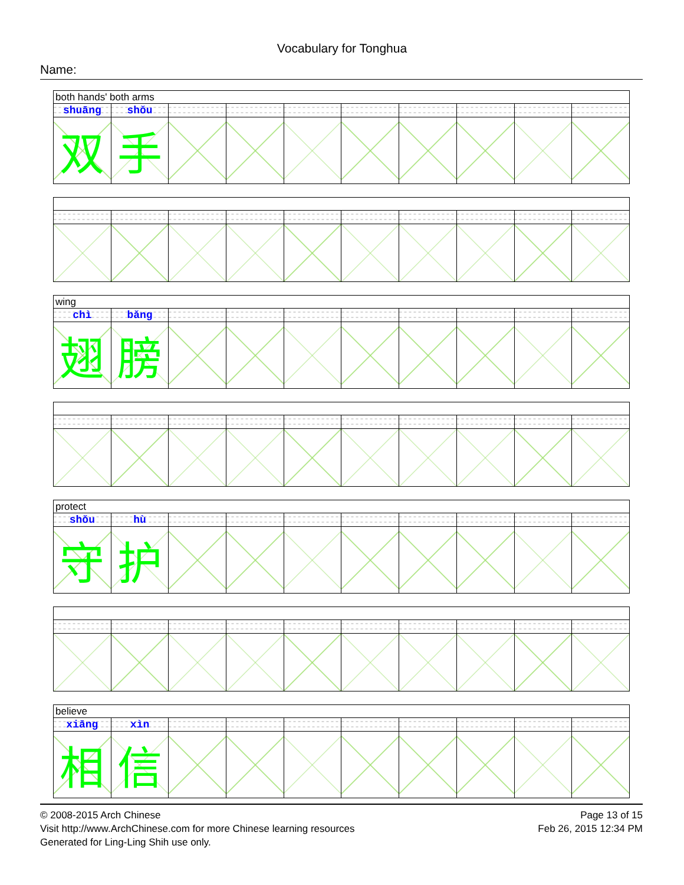Vocabulary for Tonghua
Name:
| both hands' both arms | | | | | | | | | |
| shuāng | shǒu | | | | | | | | |
| 双 | 手 | | | | | | | | |
| wing | | | | | | | | | |
| chì | bǎng | | | | | | | | |
| 翅 | 膀 | | | | | | | | |
| protect | | | | | | | | | |
| shǒu | hù | | | | | | | | |
| 守 | 护 | | | | | | | | |
| believe | | | | | | | | | |
| xiāng | xìn | | | | | | | | |
| 相 | 信 | | | | | | | | |
© 2008-2015 Arch Chinese
Visit http://www.ArchChinese.com for more Chinese learning resources
Generated for Ling-Ling Shih use only.
Page 13 of 15
Feb 26, 2015 12:34 PM